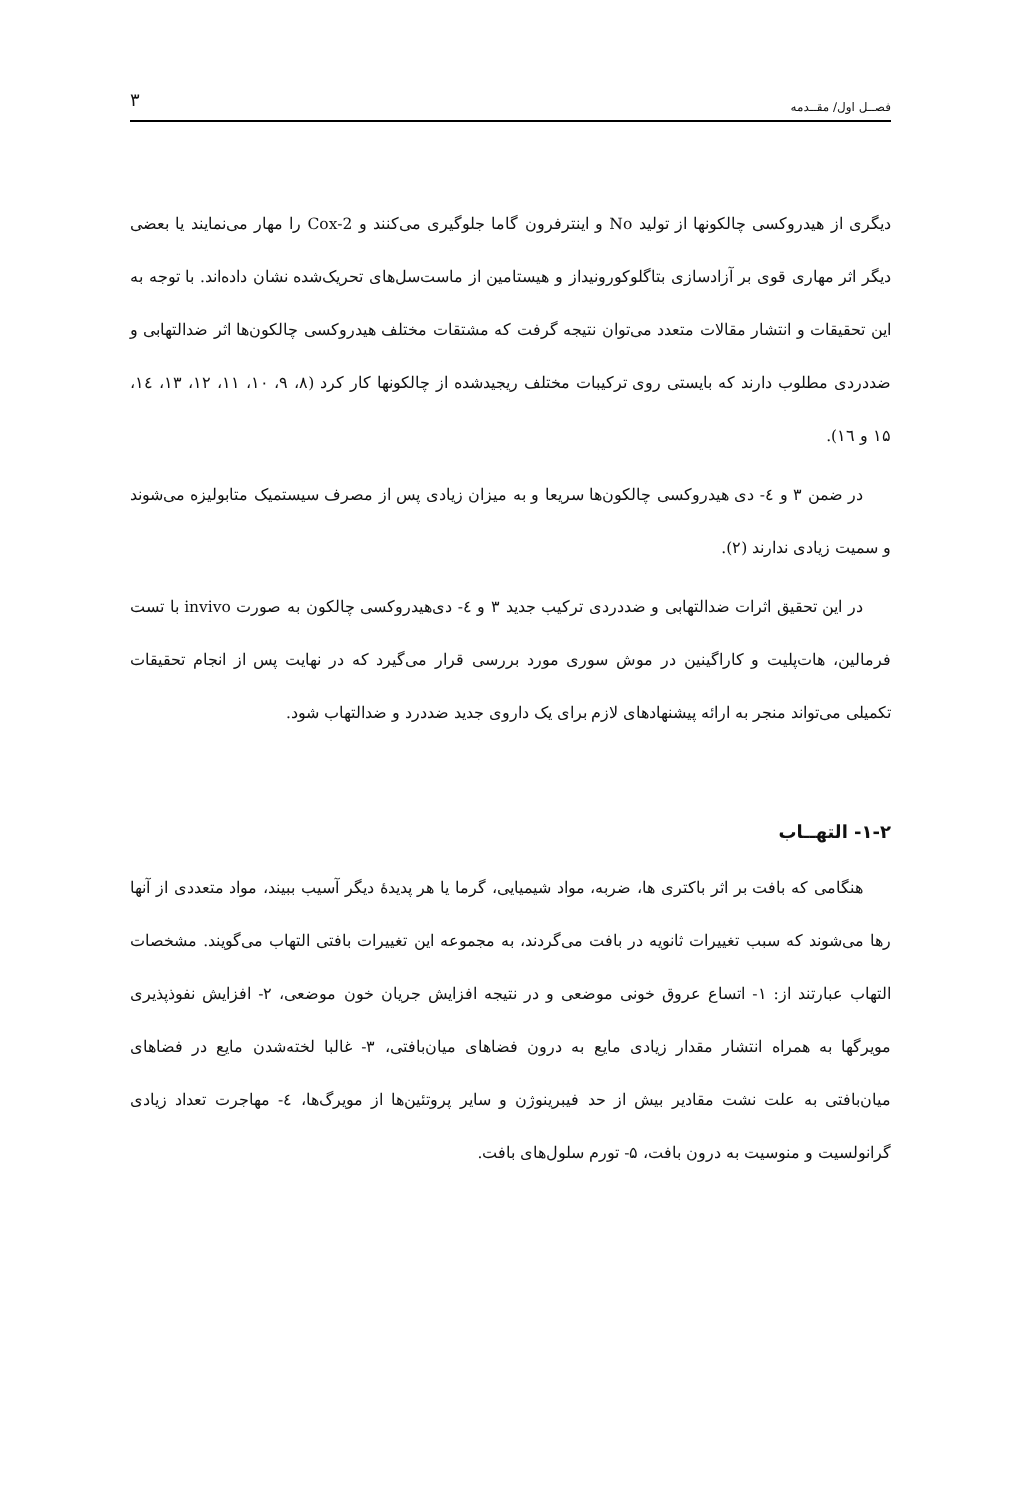فصــل اول/ مقــدمه ۳
دیگری از هیدروکسی چالکونها از تولید No و اینترفرون گاما جلوگیری می‌کنند و Cox-2 را مهار می‌نمایند یا بعضی دیگر اثر مهاری قوی بر آزادسازی بتاگلوکورونیداز و هیستامین از ماست‌سل‌های تحریک‌شده نشان داده‌اند. با توجه به این تحقیقات و انتشار مقالات متعدد می‌توان نتیجه گرفت که مشتقات مختلف هیدروکسی چالکون‌ها اثر ضدالتهابی و ضددردی مطلوب دارند که بایستی روی ترکیبات مختلف ریجیدشده از چالکونها کار کرد (۸، ۹، ۱۰، ۱۱، ۱۲، ۱۳، ١٤، ۱۵ و ١٦).
در ضمن ۳ و ٤- دی هیدروکسی چالکون‌ها سریعا و به میزان زیادی پس از مصرف سیستمیک متابولیزه می‌شوند و سمیت زیادی ندارند (۲).
در این تحقیق اثرات ضدالتهابی و ضددردی ترکیب جدید ۳ و ٤- دی‌هیدروکسی چالکون به صورت invivo با تست فرمالین، هات‌پلیت و کاراگینین در موش سوری مورد بررسی قرار می‌گیرد که در نهایت پس از انجام تحقیقات تکمیلی می‌تواند منجر به ارائه پیشنهادهای لازم برای یک داروی جدید ضددرد و ضدالتهاب شود.
۱-۲- التهــاب
هنگامی که بافت بر اثر باکتری ها، ضربه، مواد شیمیایی، گرما یا هر پدیدهٔ دیگر آسیب ببیند، مواد متعددی از آنها رها می‌شوند که سبب تغییرات ثانویه در بافت می‌گردند، به مجموعه این تغییرات بافتی التهاب می‌گویند. مشخصات التهاب عبارتند از: ۱- اتساع عروق خونی موضعی و در نتیجه افزایش جریان خون موضعی، ۲- افزایش نفوذپذیری مویرگها به همراه انتشار مقدار زیادی مایع به درون فضاهای میان‌بافتی، ۳- غالبا لخته‌شدن مایع در فضاهای میان‌بافتی به علت نشت مقادیر بیش از حد فیبرینوژن و سایر پروتئین‌ها از مویرگ‌ها، ٤- مهاجرت تعداد زیادی گرانولسیت و منوسیت به درون بافت، ۵- تورم سلول‌های بافت.